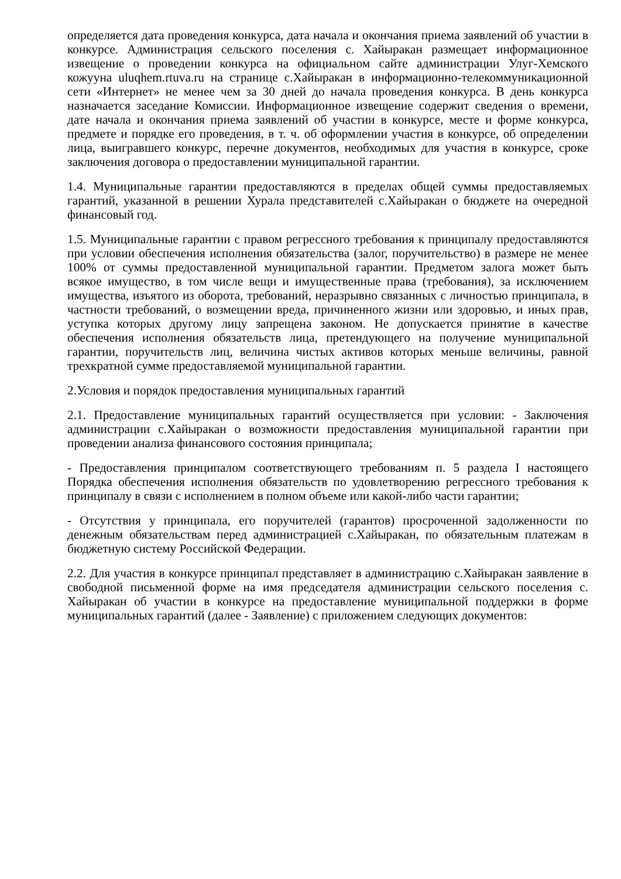определяется дата проведения конкурса, дата начала и окончания приема заявлений об участии в конкурсе. Администрация сельского поселения с. Хайыракан размещает информационное извещение о проведении конкурса на официальном сайте администрации Улуг-Хемского кожууна uluqhem.rtuva.ru на странице с.Хайыракан в информационно-телекоммуникационной сети «Интернет» не менее чем за 30 дней до начала проведения конкурса. В день конкурса назначается заседание Комиссии. Информационное извещение содержит сведения о времени, дате начала и окончания приема заявлений об участии в конкурсе, месте и форме конкурса, предмете и порядке его проведения, в т. ч. об оформлении участия в конкурсе, об определении лица, выигравшего конкурс, перечне документов, необходимых для участия в конкурсе, сроке заключения договора о предоставлении муниципальной гарантии.
1.4. Муниципальные гарантии предоставляются в пределах общей суммы предоставляемых гарантий, указанной в решении Хурала представителей с.Хайыракан о бюджете на очередной финансовый год.
1.5. Муниципальные гарантии с правом регрессного требования к принципалу предоставляются при условии обеспечения исполнения обязательства (залог, поручительство) в размере не менее 100% от суммы предоставленной муниципальной гарантии. Предметом залога может быть всякое имущество, в том числе вещи и имущественные права (требования), за исключением имущества, изъятого из оборота, требований, неразрывно связанных с личностью принципала, в частности требований, о возмещении вреда, причиненного жизни или здоровью, и иных прав, уступка которых другому лицу запрещена законом. Не допускается принятие в качестве обеспечения исполнения обязательств лица, претендующего на получение муниципальной гарантии, поручительств лиц, величина чистых активов которых меньше величины, равной трехкратной сумме предоставляемой муниципальной гарантии.
2.Условия и порядок предоставления муниципальных гарантий
2.1. Предоставление муниципальных гарантий осуществляется при условии: - Заключения администрации с.Хайыракан о возможности предоставления муниципальной гарантии при проведении анализа финансового состояния принципала;
- Предоставления принципалом соответствующего требованиям п. 5 раздела I настоящего Порядка обеспечения исполнения обязательств по удовлетворению регрессного требования к принципалу в связи с исполнением в полном объеме или какой-либо части гарантии;
- Отсутствия у принципала, его поручителей (гарантов) просроченной задолженности по денежным обязательствам перед администрацией с.Хайыракан, по обязательным платежам в бюджетную систему Российской Федерации.
2.2. Для участия в конкурсе принципал представляет в администрацию с.Хайыракан заявление в свободной письменной форме на имя председателя администрации сельского поселения с. Хайыракан об участии в конкурсе на предоставление муниципальной поддержки в форме муниципальных гарантий (далее - Заявление) с приложением следующих документов: